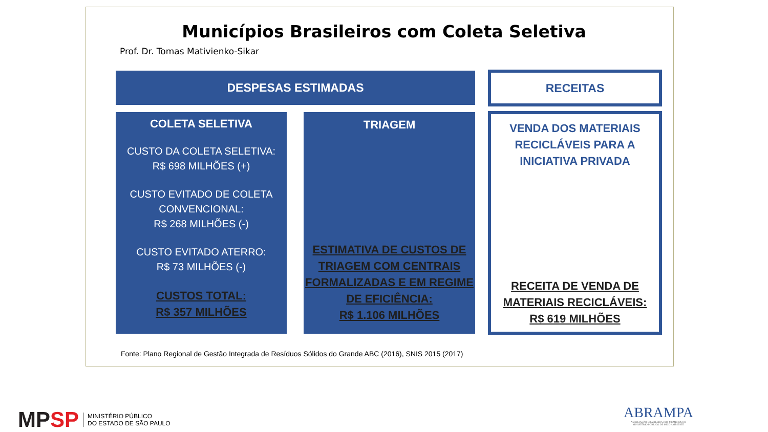Municípios Brasileiros com Coleta Seletiva
Prof. Dr. Tomas Mativienko-Sikar
DESPESAS ESTIMADAS RECEITAS
COLETA SELETIVA
CUSTO DA COLETA SELETIVA:
R$ 698 MILHÕES (+)
CUSTO EVITADO DE COLETA CONVENCIONAL:
R$ 268 MILHÕES (-)
CUSTO EVITADO ATERRO:
R$ 73 MILHÕES (-)
CUSTOS TOTAL:
R$ 357 MILHÕES
TRIAGEM
ESTIMATIVA DE CUSTOS DE TRIAGEM COM CENTRAIS FORMALIZADAS E EM REGIME DE EFICIÊNCIA:
R$ 1.106 MILHÕES
VENDA DOS MATERIAIS RECICLÁVEIS PARA A INICIATIVA PRIVADA
RECEITA DE VENDA DE MATERIAIS RECICLÁVEIS:
R$ 619 MILHÕES
Fonte: Plano Regional de Gestão Integrada de Resíduos Sólidos do Grande ABC (2016), SNIS 2015 (2017)
MP SP MINISTÉRIO PÚBLICO
DO ESTADO DE SÃO PAULO
ABRAMPA
ASSOCIAÇÃO BRASILEIRA DOS MEMBROS DO
MINISTÉRIO PÚBLICO DE MEIO AMBIENTE